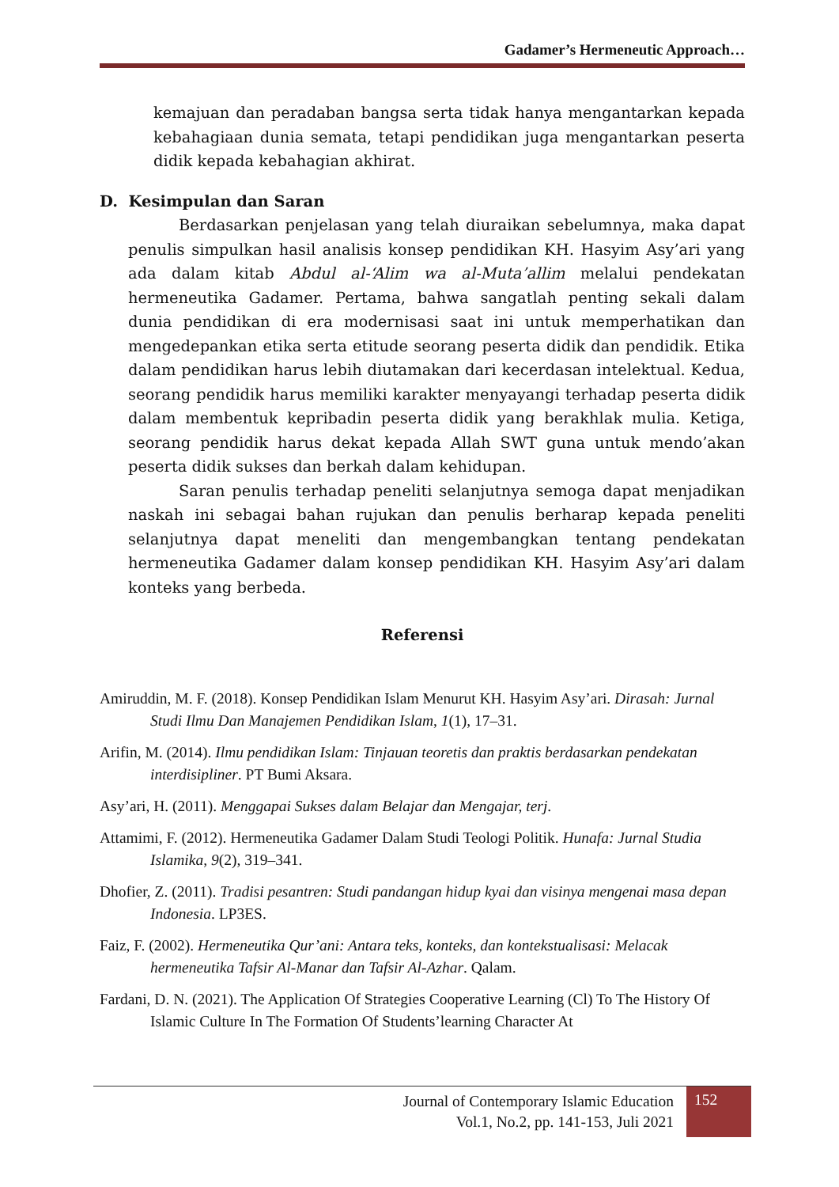Gadamer’s Hermeneutic Approach…
kemajuan dan peradaban bangsa serta tidak hanya mengantarkan kepada kebahagiaan dunia semata, tetapi pendidikan juga mengantarkan peserta didik kepada kebahagian akhirat.
D. Kesimpulan dan Saran
Berdasarkan penjelasan yang telah diuraikan sebelumnya, maka dapat penulis simpulkan hasil analisis konsep pendidikan KH. Hasyim Asy’ari yang ada dalam kitab Abdul al-‘Alim wa al-Muta’allim melalui pendekatan hermeneutika Gadamer. Pertama, bahwa sangatlah penting sekali dalam dunia pendidikan di era modernisasi saat ini untuk memperhatikan dan mengedepankan etika serta etitude seorang peserta didik dan pendidik. Etika dalam pendidikan harus lebih diutamakan dari kecerdasan intelektual. Kedua, seorang pendidik harus memiliki karakter menyayangi terhadap peserta didik dalam membentuk kepribadin peserta didik yang berakhlak mulia. Ketiga, seorang pendidik harus dekat kepada Allah SWT guna untuk mendo’akan peserta didik sukses dan berkah dalam kehidupan.
Saran penulis terhadap peneliti selanjutnya semoga dapat menjadikan naskah ini sebagai bahan rujukan dan penulis berharap kepada peneliti selanjutnya dapat meneliti dan mengembangkan tentang pendekatan hermeneutika Gadamer dalam konsep pendidikan KH. Hasyim Asy’ari dalam konteks yang berbeda.
Referensi
Amiruddin, M. F. (2018). Konsep Pendidikan Islam Menurut KH. Hasyim Asy’ari. Dirasah: Jurnal Studi Ilmu Dan Manajemen Pendidikan Islam, 1(1), 17–31.
Arifin, M. (2014). Ilmu pendidikan Islam: Tinjauan teoretis dan praktis berdasarkan pendekatan interdisipliner. PT Bumi Aksara.
Asy’ari, H. (2011). Menggapai Sukses dalam Belajar dan Mengajar, terj.
Attamimi, F. (2012). Hermeneutika Gadamer Dalam Studi Teologi Politik. Hunafa: Jurnal Studia Islamika, 9(2), 319–341.
Dhofier, Z. (2011). Tradisi pesantren: Studi pandangan hidup kyai dan visinya mengenai masa depan Indonesia. LP3ES.
Faiz, F. (2002). Hermeneutika Qur’ani: Antara teks, konteks, dan kontekstualisasi: Melacak hermeneutika Tafsir Al-Manar dan Tafsir Al-Azhar. Qalam.
Fardani, D. N. (2021). The Application Of Strategies Cooperative Learning (Cl) To The History Of Islamic Culture In The Formation Of Students’learning Character At
Journal of Contemporary Islamic Education
Vol.1, No.2, pp. 141-153, Juli 2021
152